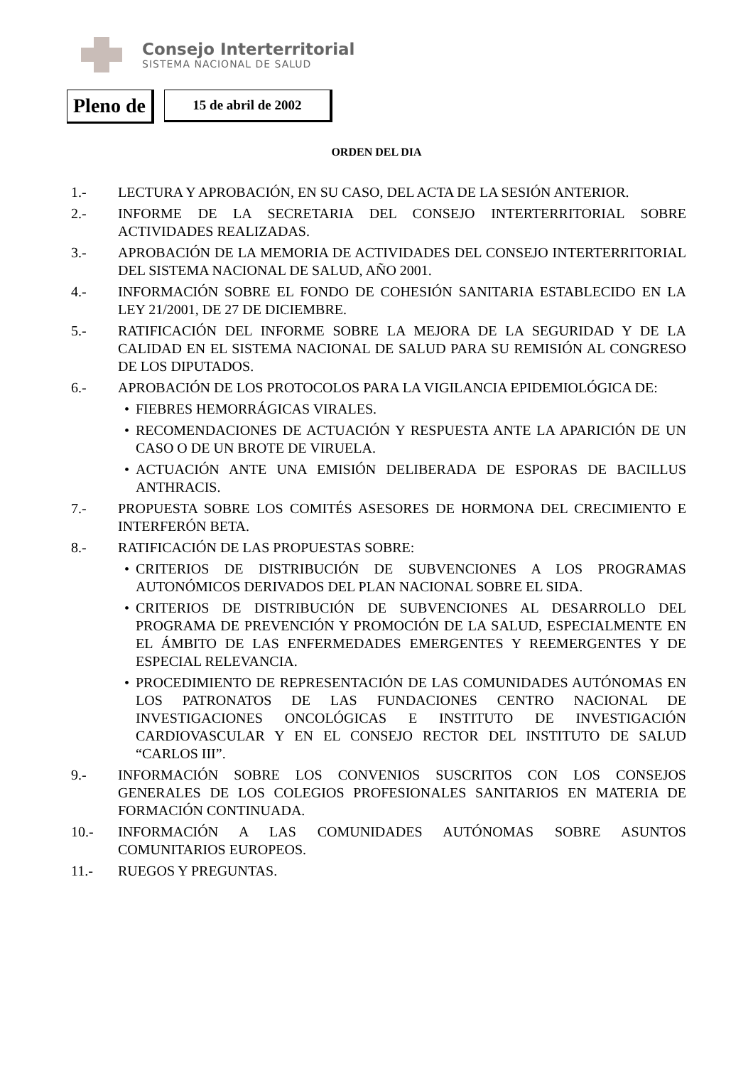Consejo Interterritorial
SISTEMA NACIONAL DE SALUD
Pleno de
15 de abril de 2002
ORDEN DEL DIA
1.- LECTURA Y APROBACIÓN, EN SU CASO, DEL ACTA DE LA SESIÓN ANTERIOR.
2.- INFORME DE LA SECRETARIA DEL CONSEJO INTERTERRITORIAL SOBRE ACTIVIDADES REALIZADAS.
3.- APROBACIÓN DE LA MEMORIA DE ACTIVIDADES DEL CONSEJO INTERTERRITORIAL DEL SISTEMA NACIONAL DE SALUD, AÑO 2001.
4.- INFORMACIÓN SOBRE EL FONDO DE COHESIÓN SANITARIA ESTABLECIDO EN LA LEY 21/2001, DE 27 DE DICIEMBRE.
5.- RATIFICACIÓN DEL INFORME SOBRE LA MEJORA DE LA SEGURIDAD Y DE LA CALIDAD EN EL SISTEMA NACIONAL DE SALUD PARA SU REMISIÓN AL CONGRESO DE LOS DIPUTADOS.
6.- APROBACIÓN DE LOS PROTOCOLOS PARA LA VIGILANCIA EPIDEMIOLÓGICA DE:
• FIEBRES HEMORRÁGICAS VIRALES.
• RECOMENDACIONES DE ACTUACIÓN Y RESPUESTA ANTE LA APARICIÓN DE UN CASO O DE UN BROTE DE VIRUELA.
• ACTUACIÓN ANTE UNA EMISIÓN DELIBERADA DE ESPORAS DE BACILLUS ANTHRACIS.
7.- PROPUESTA SOBRE LOS COMITÉS ASESORES DE HORMONA DEL CRECIMIENTO E INTERFERÓN BETA.
8.- RATIFICACIÓN DE LAS PROPUESTAS SOBRE:
• CRITERIOS DE DISTRIBUCIÓN DE SUBVENCIONES A LOS PROGRAMAS AUTONÓMICOS DERIVADOS DEL PLAN NACIONAL SOBRE EL SIDA.
• CRITERIOS DE DISTRIBUCIÓN DE SUBVENCIONES AL DESARROLLO DEL PROGRAMA DE PREVENCIÓN Y PROMOCIÓN DE LA SALUD, ESPECIALMENTE EN EL ÁMBITO DE LAS ENFERMEDADES EMERGENTES Y REEMERGENTES Y DE ESPECIAL RELEVANCIA.
• PROCEDIMIENTO DE REPRESENTACIÓN DE LAS COMUNIDADES AUTÓNOMAS EN LOS PATRONATOS DE LAS FUNDACIONES CENTRO NACIONAL DE INVESTIGACIONES ONCOLÓGICAS E INSTITUTO DE INVESTIGACIÓN CARDIOVASCULAR Y EN EL CONSEJO RECTOR DEL INSTITUTO DE SALUD “CARLOS III”.
9.- INFORMACIÓN SOBRE LOS CONVENIOS SUSCRITOS CON LOS CONSEJOS GENERALES DE LOS COLEGIOS PROFESIONALES SANITARIOS EN MATERIA DE FORMACIÓN CONTINUADA.
10.- INFORMACIÓN A LAS COMUNIDADES AUTÓNOMAS SOBRE ASUNTOS COMUNITARIOS EUROPEOS.
11.- RUEGOS Y PREGUNTAS.